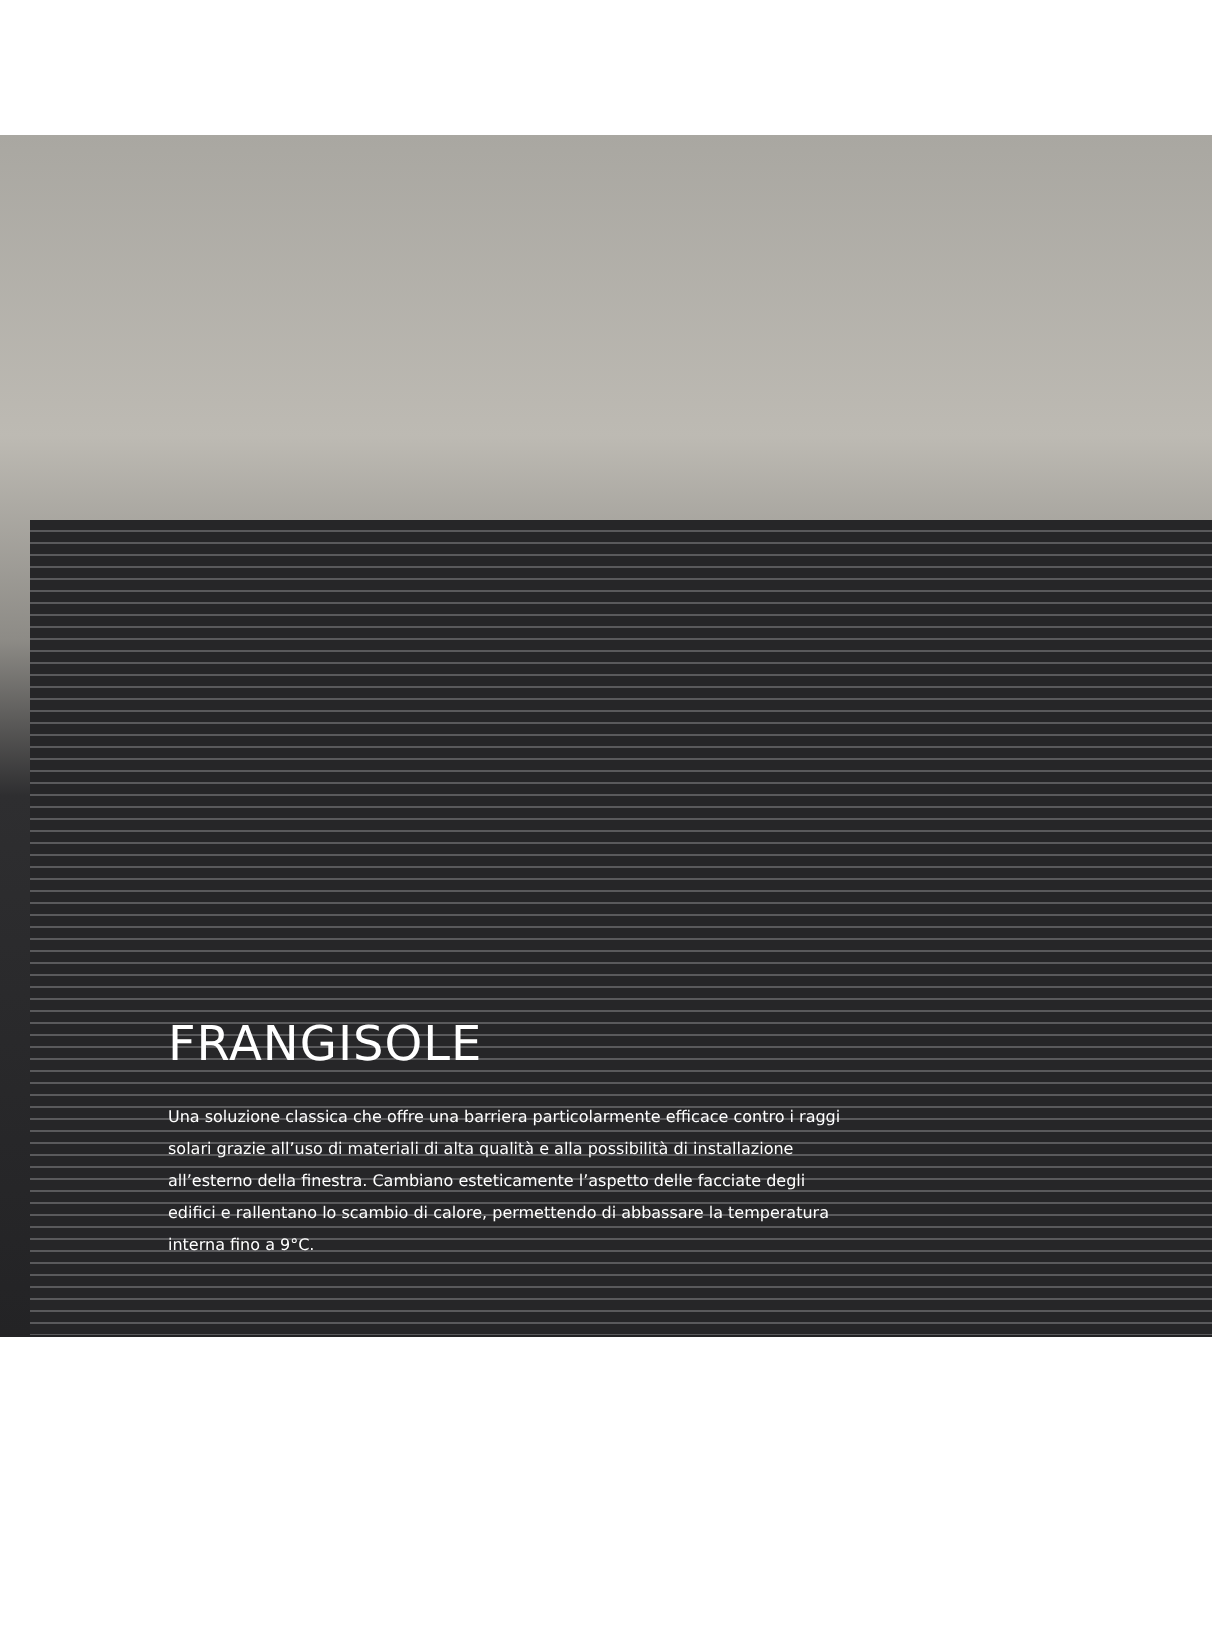FRANGISOLE
Una soluzione classica che offre una barriera particolarmente efficace contro i raggi solari grazie all’uso di materiali di alta qualità e alla possibilità di installazione all’esterno della finestra. Cambiano esteticamente l’aspetto delle facciate degli edifici e rallentano lo scambio di calore, permettendo di abbassare la temperatura interna fino a 9°C.